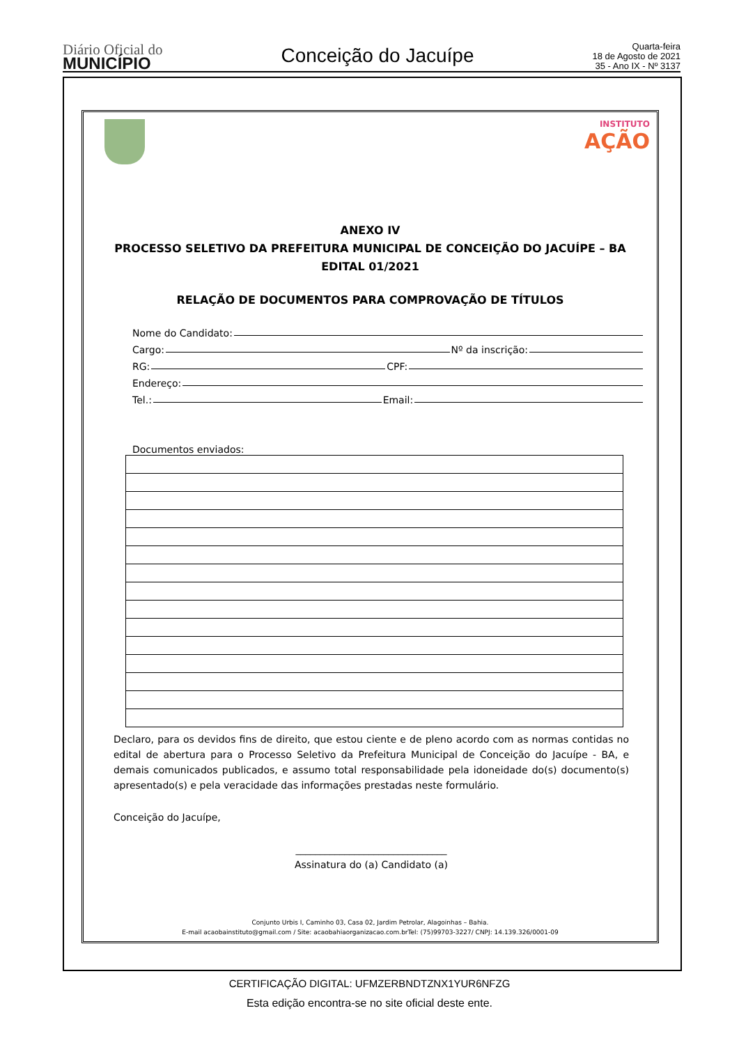Diário Oficial do
MUNICÍPIO
Conceição do Jacuípe
Quarta-feira
18 de Agosto de 2021
35 - Ano IX - Nº 3137
INSTITUTO
AÇÃO
ANEXO IV
PROCESSO SELETIVO DA PREFEITURA MUNICIPAL DE CONCEIÇÃO DO JACUÍPE – BA
EDITAL 01/2021
RELAÇÃO DE DOCUMENTOS PARA COMPROVAÇÃO DE TÍTULOS
Nome do Candidato:
Cargo: Nº da inscrição:
RG: CPF:
Endereço:
Tel.: Email:
Documentos enviados:
Declaro, para os devidos fins de direito, que estou ciente e de pleno acordo com as normas contidas no edital de abertura para o Processo Seletivo da Prefeitura Municipal de Conceição do Jacuípe - BA, e demais comunicados publicados, e assumo total responsabilidade pela idoneidade do(s) documento(s) apresentado(s) e pela veracidade das informações prestadas neste formulário.
Conceição do Jacuípe,
_______________________________
Assinatura do (a) Candidato (a)
Conjunto Urbis I, Caminho 03, Casa 02, Jardim Petrolar, Alagoinhas – Bahia.
E-mail acaobainstituto@gmail.com / Site: acaobahiaorganizacao.com.brTel: (75)99703-3227/ CNPJ: 14.139.326/0001-09
CERTIFICAÇÃO DIGITAL: UFMZERBNDTZNX1YUR6NFZG
Esta edição encontra-se no site oficial deste ente.